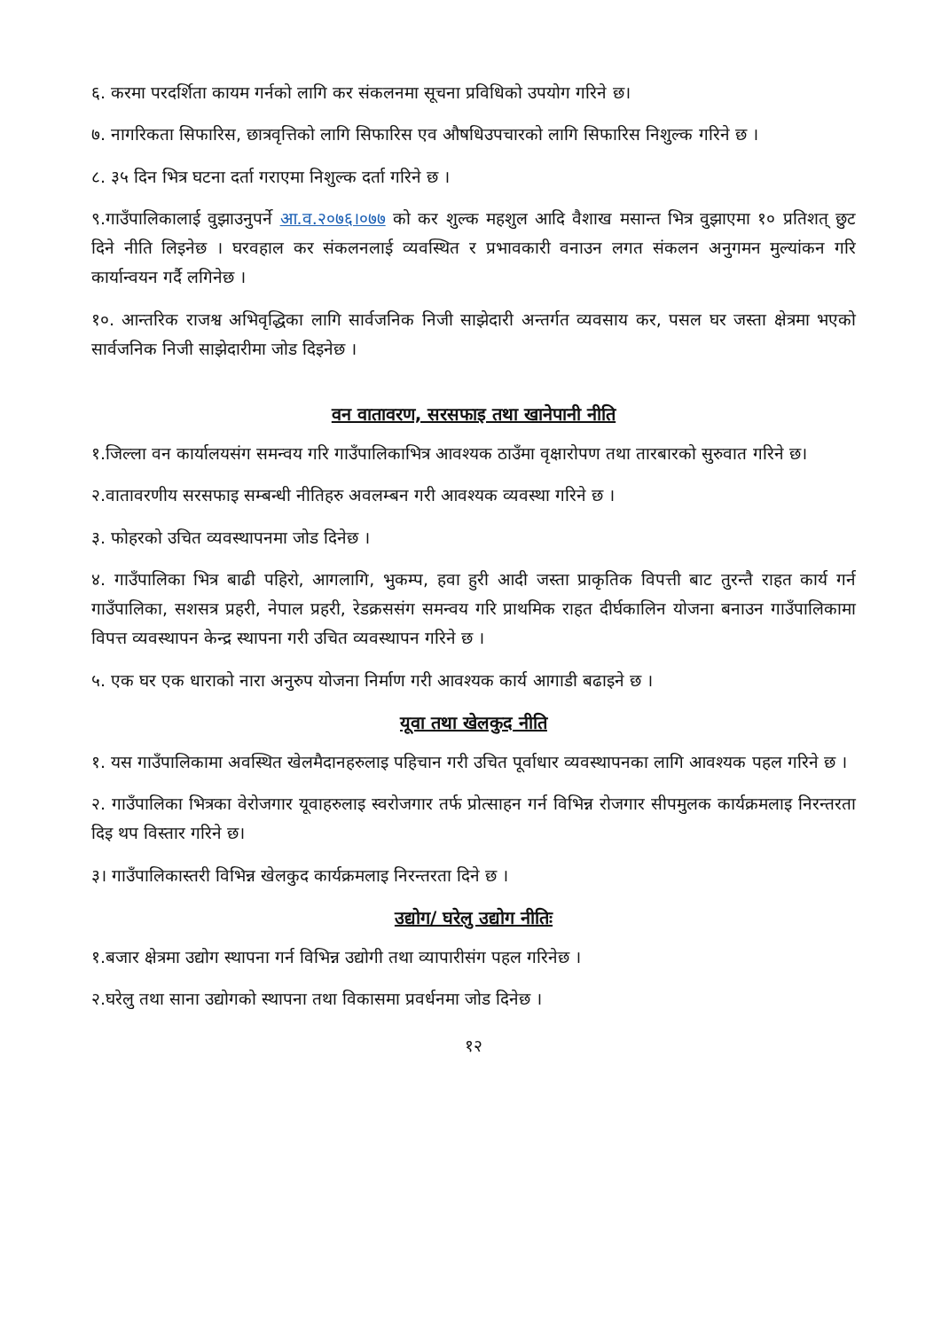६. करमा परदर्शिता कायम गर्नको लागि कर संकलनमा सूचना प्रविधिको उपयोग गरिने छ।
७. नागरिकता सिफारिस, छात्रवृत्तिको लागि सिफारिस एव औषधिउपचारको लागि सिफारिस निशुल्क गरिने छ ।
८. ३५ दिन भित्र घटना दर्ता गराएमा निशुल्क दर्ता गरिने छ ।
९.गाउँपालिकालाई वुझाउनुपर्ने आ.व.२०७६।०७७ को कर शुल्क महशुल आदि वैशाख मसान्त भित्र वुझाएमा १० प्रतिशत् छुट दिने नीति लिइनेछ । घरवहाल कर संकलनलाई व्यवस्थित र प्रभावकारी वनाउन लगत संकलन अनुगमन मुल्यांकन गरि कार्यान्वयन गर्दै लगिनेछ ।
१०. आन्तरिक राजश्व अभिवृद्धिका लागि सार्वजनिक निजी साझेदारी अन्तर्गत व्यवसाय कर, पसल घर जस्ता क्षेत्रमा भएको सार्वजनिक निजी साझेदारीमा जोड दिइनेछ ।
वन वातावरण, सरसफाइ तथा खानेपानी नीति
१.जिल्ला वन कार्यालयसंग समन्वय गरि गाउँपालिकाभित्र आवश्यक ठाउँमा वृक्षारोपण तथा तारबारको सुरुवात गरिने छ।
२.वातावरणीय सरसफाइ सम्बन्धी नीतिहरु अवलम्बन गरी आवश्यक व्यवस्था गरिने छ ।
३. फोहरको उचित व्यवस्थापनमा जोड दिनेछ ।
४. गाउँपालिका भित्र बाढी पहिरो, आगलागि, भुकम्प, हवा हुरी आदी जस्ता प्राकृतिक विपत्ती बाट तुरन्तै राहत कार्य गर्न गाउँपालिका, सशसत्र प्रहरी, नेपाल प्रहरी, रेडक्रससंग समन्वय गरि प्राथमिक राहत दीर्घकालिन योजना बनाउन गाउँपालिकामा विपत्त व्यवस्थापन केन्द्र स्थापना गरी उचित व्यवस्थापन गरिने छ ।
५. एक घर एक धाराको नारा अनुरुप योजना निर्माण गरी आवश्यक कार्य आगाडी बढाइने छ ।
यूवा तथा खेलकुद नीति
१. यस गाउँपालिकामा अवस्थित खेलमैदानहरुलाइ पहिचान गरी उचित पूर्वाधार व्यवस्थापनका लागि आवश्यक पहल गरिने छ ।
२. गाउँपालिका भित्रका वेरोजगार यूवाहरुलाइ स्वरोजगार तर्फ प्रोत्साहन गर्न विभिन्न रोजगार सीपमुलक कार्यक्रमलाइ निरन्तरता दिइ थप विस्तार गरिने छ।
३। गाउँपालिकास्तरी विभिन्न खेलकुद कार्यक्रमलाइ निरन्तरता दिने छ ।
उद्योग/ घरेलु उद्योग नीतिः
१.बजार क्षेत्रमा उद्योग स्थापना गर्न विभिन्न उद्योगी तथा व्यापारीसंग पहल गरिनेछ ।
२.घरेलु तथा साना उद्योगको स्थापना तथा विकासमा प्रवर्धनमा जोड दिनेछ ।
१२